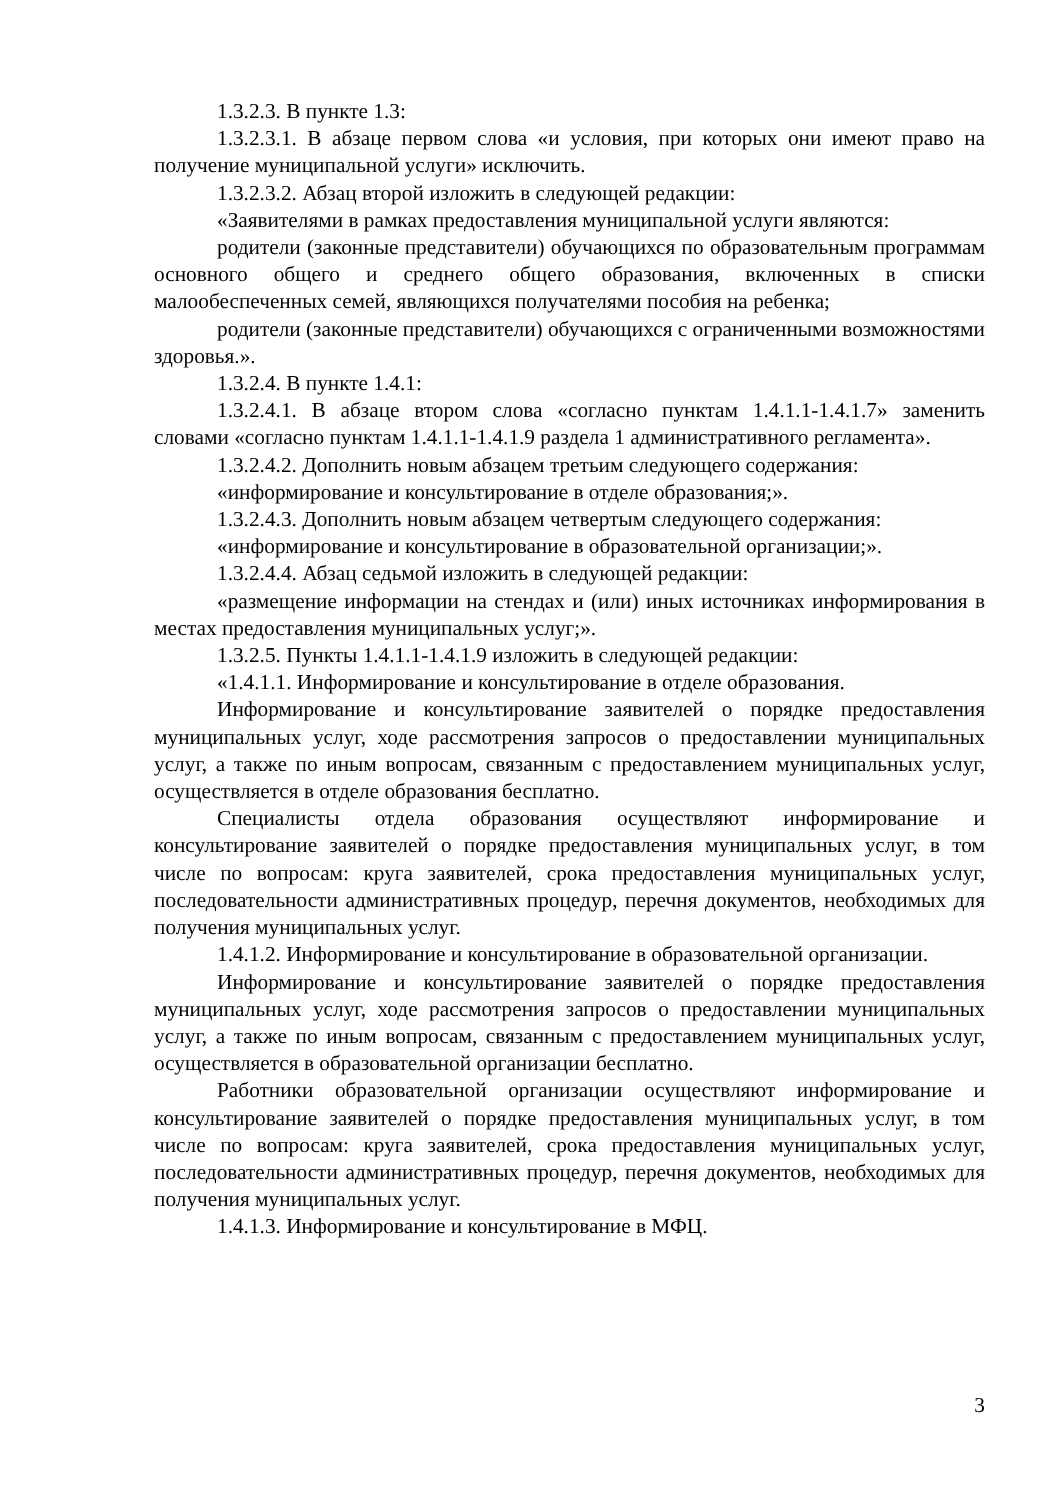1.3.2.3. В пункте 1.3:
1.3.2.3.1. В абзаце первом слова «и условия, при которых они имеют право на получение муниципальной услуги» исключить.
1.3.2.3.2. Абзац второй изложить в следующей редакции:
«Заявителями в рамках предоставления муниципальной услуги являются:
родители (законные представители) обучающихся по образовательным программам основного общего и среднего общего образования, включенных в списки малообеспеченных семей, являющихся получателями пособия на ребенка;
родители (законные представители) обучающихся с ограниченными возможностями здоровья.».
1.3.2.4. В пункте 1.4.1:
1.3.2.4.1. В абзаце втором слова «согласно пунктам 1.4.1.1-1.4.1.7» заменить словами «согласно пунктам 1.4.1.1-1.4.1.9 раздела 1 административного регламента».
1.3.2.4.2. Дополнить новым абзацем третьим следующего содержания:
«информирование и консультирование в отделе образования;».
1.3.2.4.3. Дополнить новым абзацем четвертым следующего содержания:
«информирование и консультирование в образовательной организации;».
1.3.2.4.4. Абзац седьмой изложить в следующей редакции:
«размещение информации на стендах и (или) иных источниках информирования в местах предоставления муниципальных услуг;».
1.3.2.5. Пункты 1.4.1.1-1.4.1.9 изложить в следующей редакции:
«1.4.1.1. Информирование и консультирование в отделе образования.
Информирование и консультирование заявителей о порядке предоставления муниципальных услуг, ходе рассмотрения запросов о предоставлении муниципальных услуг, а также по иным вопросам, связанным с предоставлением муниципальных услуг, осуществляется в отделе образования бесплатно.
Специалисты отдела образования осуществляют информирование и консультирование заявителей о порядке предоставления муниципальных услуг, в том числе по вопросам: круга заявителей, срока предоставления муниципальных услуг, последовательности административных процедур, перечня документов, необходимых для получения муниципальных услуг.
1.4.1.2. Информирование и консультирование в образовательной организации.
Информирование и консультирование заявителей о порядке предоставления муниципальных услуг, ходе рассмотрения запросов о предоставлении муниципальных услуг, а также по иным вопросам, связанным с предоставлением муниципальных услуг, осуществляется в образовательной организации бесплатно.
Работники образовательной организации осуществляют информирование и консультирование заявителей о порядке предоставления муниципальных услуг, в том числе по вопросам: круга заявителей, срока предоставления муниципальных услуг, последовательности административных процедур, перечня документов, необходимых для получения муниципальных услуг.
1.4.1.3. Информирование и консультирование в МФЦ.
3